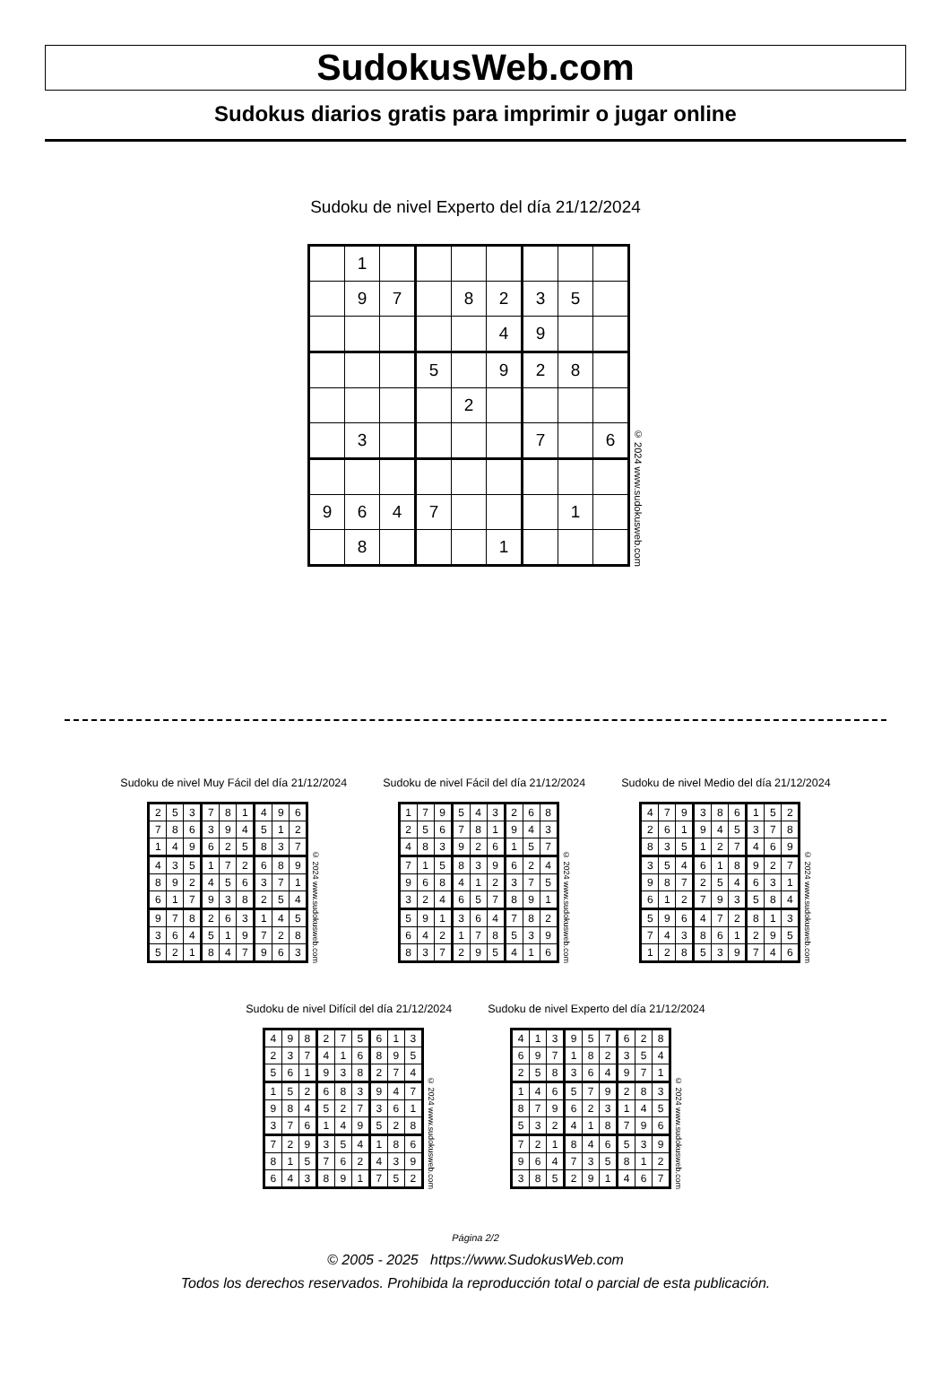SudokusWeb.com
Sudokus diarios gratis para imprimir o jugar online
Sudoku de nivel Experto del día 21/12/2024
| | 1 | | | | | | | |
| | 9 | 7 | | 8 | 2 | 3 | 5 | |
| | | | | | 4 | 9 | | |
| | | | 5 | | 9 | 2 | 8 | |
| | | | | 2 | | | | |
| | 3 | | | | | 7 | | 6 |
| 9 | 6 | 4 | 7 | | | | 1 | |
| | 8 | | | | 1 | | | |
© 2024 www.sudokusweb.com
Sudoku de nivel Muy Fácil del día 21/12/2024
| 2 | 5 | 3 | 7 | 8 | 1 | 4 | 9 | 6 |
| 7 | 8 | 6 | 3 | 9 | 4 | 5 | 1 | 2 |
| 1 | 4 | 9 | 6 | 2 | 5 | 8 | 3 | 7 |
| 4 | 3 | 5 | 1 | 7 | 2 | 6 | 8 | 9 |
| 8 | 9 | 2 | 4 | 5 | 6 | 3 | 7 | 1 |
| 6 | 1 | 7 | 9 | 3 | 8 | 2 | 5 | 4 |
| 9 | 7 | 8 | 2 | 6 | 3 | 1 | 4 | 5 |
| 3 | 6 | 4 | 5 | 1 | 9 | 7 | 2 | 8 |
| 5 | 2 | 1 | 8 | 4 | 7 | 9 | 6 | 3 |
© 2024 www.sudokusweb.com
Sudoku de nivel Fácil del día 21/12/2024
| 1 | 7 | 9 | 5 | 4 | 3 | 2 | 6 | 8 |
| 2 | 5 | 6 | 7 | 8 | 1 | 9 | 4 | 3 |
| 4 | 8 | 3 | 9 | 2 | 6 | 1 | 5 | 7 |
| 7 | 1 | 5 | 8 | 3 | 9 | 6 | 2 | 4 |
| 9 | 6 | 8 | 4 | 1 | 2 | 3 | 7 | 5 |
| 3 | 2 | 4 | 6 | 5 | 7 | 8 | 9 | 1 |
| 5 | 9 | 1 | 3 | 6 | 4 | 7 | 8 | 2 |
| 6 | 4 | 2 | 1 | 7 | 8 | 5 | 3 | 9 |
| 8 | 3 | 7 | 2 | 9 | 5 | 4 | 1 | 6 |
© 2024 www.sudokusweb.com
Sudoku de nivel Medio del día 21/12/2024
| 4 | 7 | 9 | 3 | 8 | 6 | 1 | 5 | 2 |
| 2 | 6 | 1 | 9 | 4 | 5 | 3 | 7 | 8 |
| 8 | 3 | 5 | 1 | 2 | 7 | 4 | 6 | 9 |
| 3 | 5 | 4 | 6 | 1 | 8 | 9 | 2 | 7 |
| 9 | 8 | 7 | 2 | 5 | 4 | 6 | 3 | 1 |
| 6 | 1 | 2 | 7 | 9 | 3 | 5 | 8 | 4 |
| 5 | 9 | 6 | 4 | 7 | 2 | 8 | 1 | 3 |
| 7 | 4 | 3 | 8 | 6 | 1 | 2 | 9 | 5 |
| 1 | 2 | 8 | 5 | 3 | 9 | 7 | 4 | 6 |
© 2024 www.sudokusweb.com
Sudoku de nivel Difícil del día 21/12/2024
| 4 | 9 | 8 | 2 | 7 | 5 | 6 | 1 | 3 |
| 2 | 3 | 7 | 4 | 1 | 6 | 8 | 9 | 5 |
| 5 | 6 | 1 | 9 | 3 | 8 | 2 | 7 | 4 |
| 1 | 5 | 2 | 6 | 8 | 3 | 9 | 4 | 7 |
| 9 | 8 | 4 | 5 | 2 | 7 | 3 | 6 | 1 |
| 3 | 7 | 6 | 1 | 4 | 9 | 5 | 2 | 8 |
| 7 | 2 | 9 | 3 | 5 | 4 | 1 | 8 | 6 |
| 8 | 1 | 5 | 7 | 6 | 2 | 4 | 3 | 9 |
| 6 | 4 | 3 | 8 | 9 | 1 | 7 | 5 | 2 |
© 2024 www.sudokusweb.com
Sudoku de nivel Experto del día 21/12/2024
| 4 | 1 | 3 | 9 | 5 | 7 | 6 | 2 | 8 |
| 6 | 9 | 7 | 1 | 8 | 2 | 3 | 5 | 4 |
| 2 | 5 | 8 | 3 | 6 | 4 | 9 | 7 | 1 |
| 1 | 4 | 6 | 5 | 7 | 9 | 2 | 8 | 3 |
| 8 | 7 | 9 | 6 | 2 | 3 | 1 | 4 | 5 |
| 5 | 3 | 2 | 4 | 1 | 8 | 7 | 9 | 6 |
| 7 | 2 | 1 | 8 | 4 | 6 | 5 | 3 | 9 |
| 9 | 6 | 4 | 7 | 3 | 5 | 8 | 1 | 2 |
| 3 | 8 | 5 | 2 | 9 | 1 | 4 | 6 | 7 |
© 2024 www.sudokusweb.com
Página 2/2
© 2005 - 2025 https://www.SudokusWeb.com
Todos los derechos reservados. Prohibida la reproducción total o parcial de esta publicación.